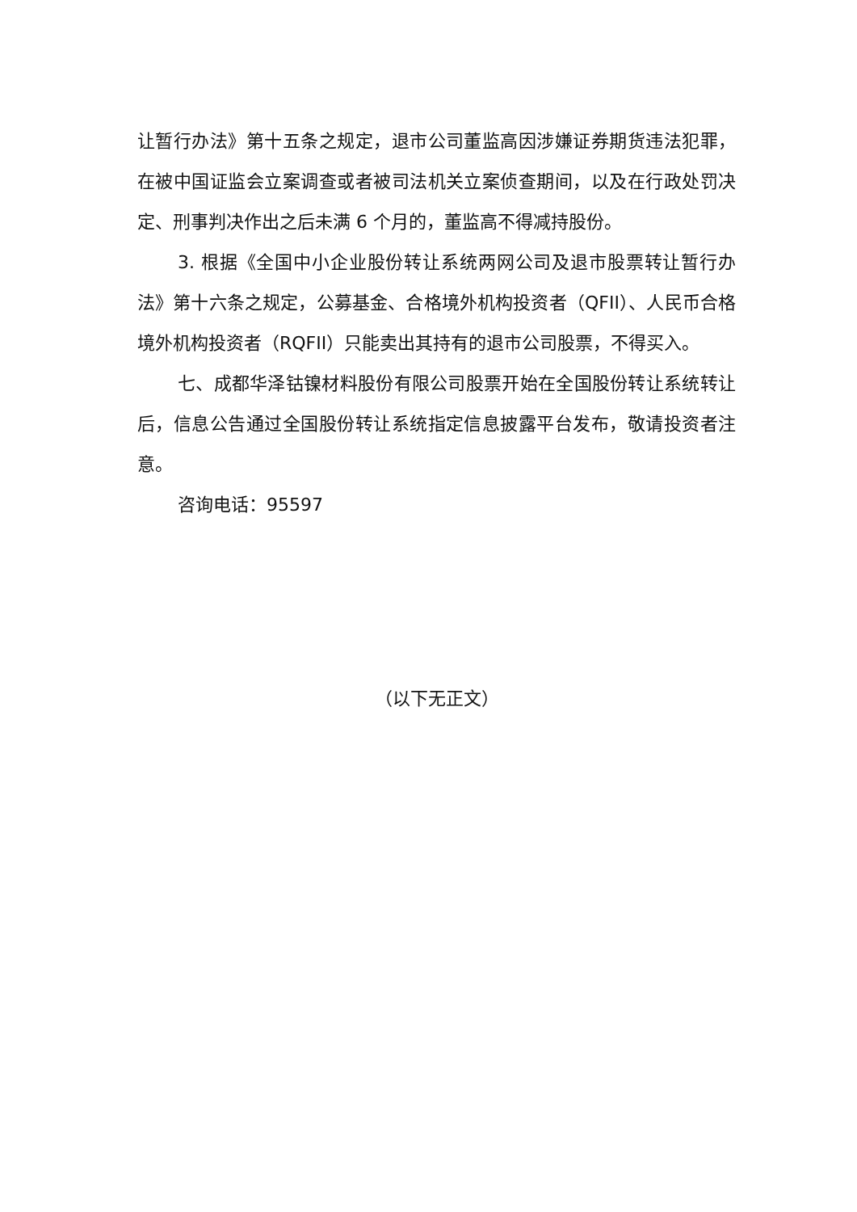让暂行办法》第十五条之规定，退市公司董监高因涉嫌证券期货违法犯罪，在被中国证监会立案调查或者被司法机关立案侦查期间，以及在行政处罚决定、刑事判决作出之后未满 6 个月的，董监高不得减持股份。
3. 根据《全国中小企业股份转让系统两网公司及退市股票转让暂行办法》第十六条之规定，公募基金、合格境外机构投资者（QFII）、人民币合格境外机构投资者（RQFII）只能卖出其持有的退市公司股票，不得买入。
七、成都华泽钴镍材料股份有限公司股票开始在全国股份转让系统转让后，信息公告通过全国股份转让系统指定信息披露平台发布，敬请投资者注意。
咨询电话：95597
（以下无正文）